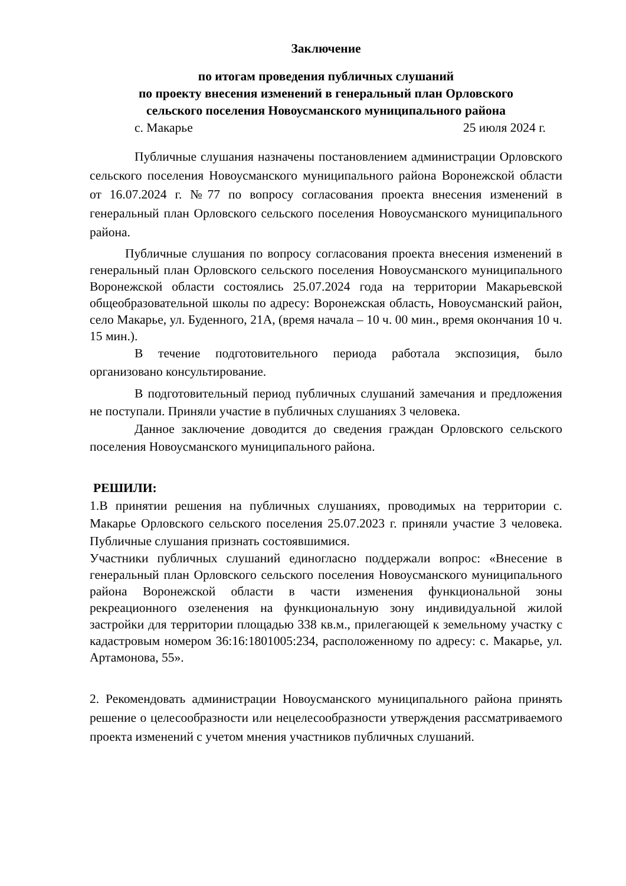Заключение
по итогам проведения публичных слушаний
по проекту внесения изменений в генеральный план Орловского
сельского поселения Новоусманского муниципального района
с. Макарье 25 июля 2024 г.
Публичные слушания назначены постановлением администрации Орловского сельского поселения Новоусманского муниципального района Воронежской области от 16.07.2024 г. №77 по вопросу согласования проекта внесения изменений в генеральный план Орловского сельского поселения Новоусманского муниципального района.
Публичные слушания по вопросу согласования проекта внесения изменений в генеральный план Орловского сельского поселения Новоусманского муниципального Воронежской области состоялись 25.07.2024 года на территории Макарьевской общеобразовательной школы по адресу: Воронежская область, Новоусманский район, село Макарье, ул. Буденного, 21А, (время начала – 10 ч. 00 мин., время окончания 10 ч. 15 мин.).
В течение подготовительного периода работала экспозиция, было организовано консультирование.
В подготовительный период публичных слушаний замечания и предложения не поступали. Приняли участие в публичных слушаниях 3 человека.
Данное заключение доводится до сведения граждан Орловского сельского поселения Новоусманского муниципального района.
РЕШИЛИ:
1.В принятии решения на публичных слушаниях, проводимых на территории с. Макарье Орловского сельского поселения 25.07.2023 г. приняли участие 3 человека. Публичные слушания признать состоявшимися.
Участники публичных слушаний единогласно поддержали вопрос: «Внесение в генеральный план Орловского сельского поселения Новоусманского муниципального района Воронежской области в части изменения функциональной зоны рекреационного озеленения на функциональную зону индивидуальной жилой застройки для территории площадью 338 кв.м., прилегающей к земельному участку с кадастровым номером 36:16:1801005:234, расположенному по адресу: с. Макарье, ул. Артамонова, 55».
2. Рекомендовать администрации Новоусманского муниципального района принять решение о целесообразности или нецелесообразности утверждения рассматриваемого проекта изменений с учетом мнения участников публичных слушаний.